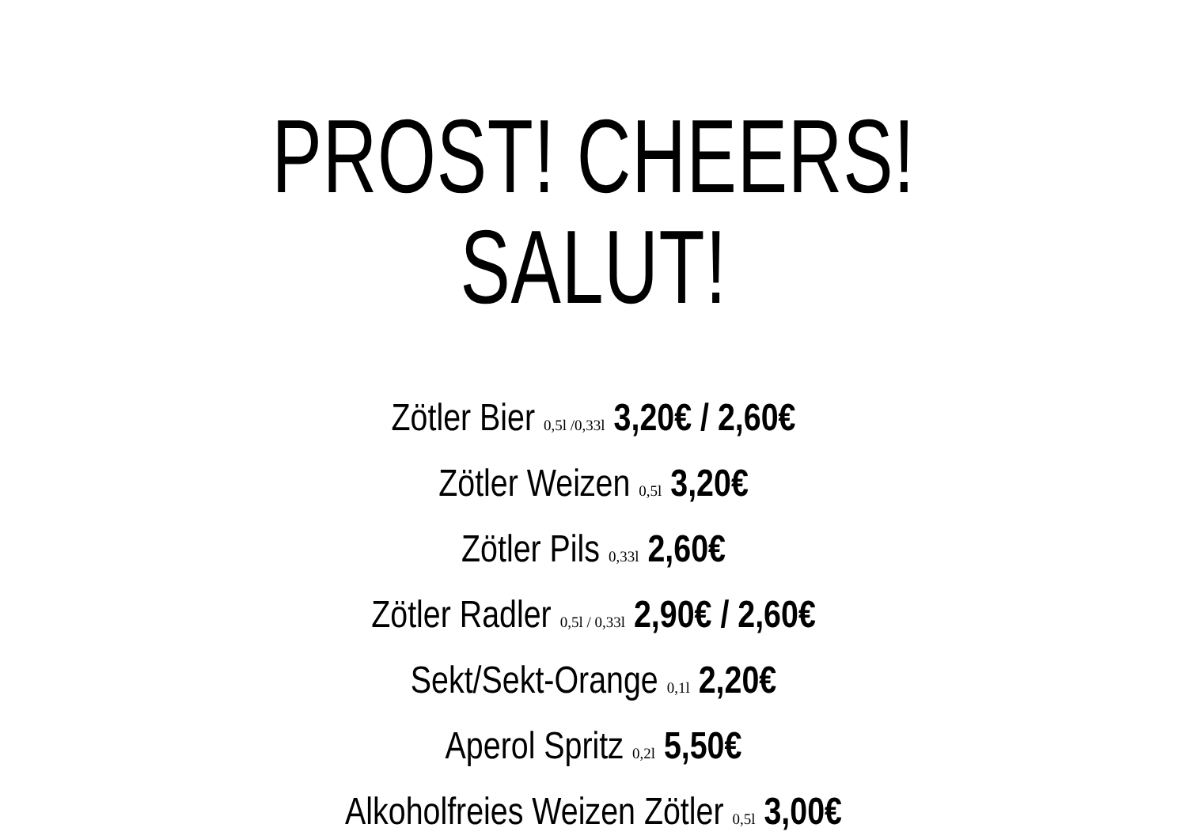PROST! CHEERS! SALUT!
Zötler Bier 0,5l /0,33l 3,20€ / 2,60€
Zötler Weizen 0,5l 3,20€
Zötler Pils 0,33l 2,60€
Zötler Radler 0,5l / 0,33l 2,90€ / 2,60€
Sekt/Sekt-Orange 0,1l 2,20€
Aperol Spritz 0,2l 5,50€
Alkoholfreies Weizen Zötler 0,5l 3,00€